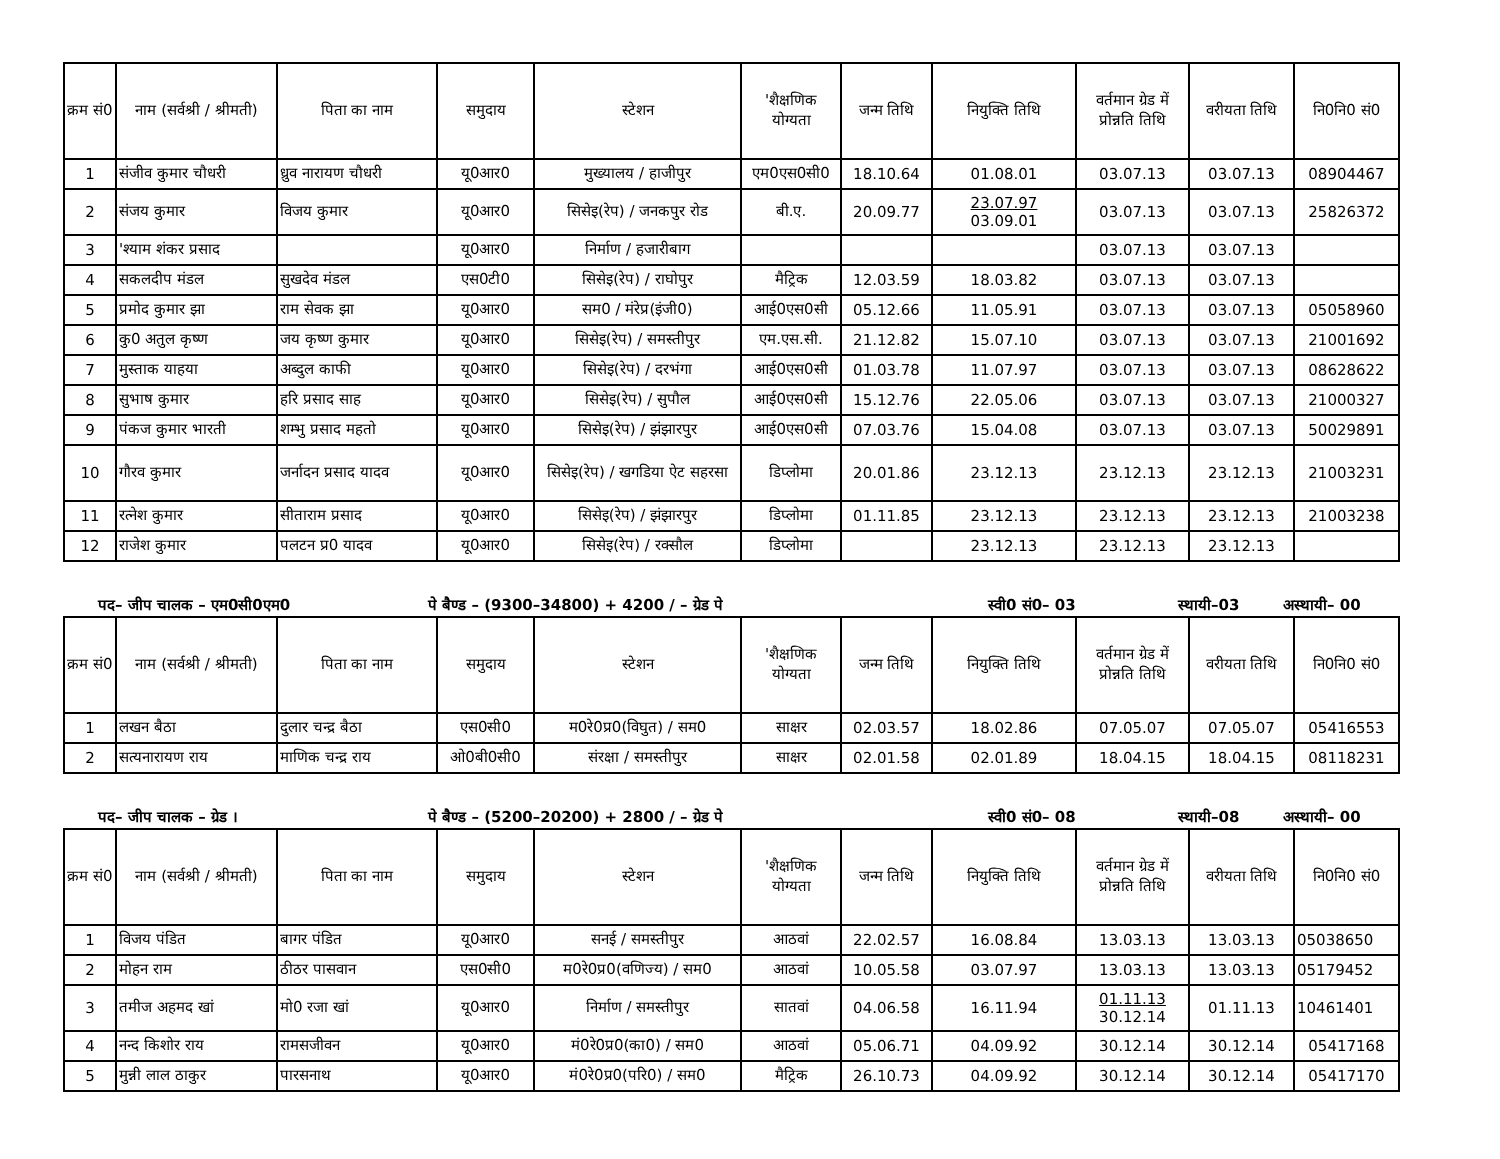| क्रम सं0 | नाम (सर्वश्री / श्रीमती) | पिता का नाम | समुदाय | स्टेशन | 'शैक्षणिक योग्यता | जन्म तिथि | नियुक्ति तिथि | वर्तमान ग्रेड में प्रोन्नति तिथि | वरीयता तिथि | नि0नि0 सं0 |
| --- | --- | --- | --- | --- | --- | --- | --- | --- | --- | --- |
| 1 | संजीव कुमार चौधरी | ध्रुव नारायण चौधरी | यू0आर0 | मुख्यालय / हाजीपुर | एम0एस0सी0 | 18.10.64 | 01.08.01 | 03.07.13 | 03.07.13 | 08904467 |
| 2 | संजय कुमार | विजय कुमार | यू0आर0 | सिसेइ(रेप) / जनकपुर रोड | बी.ए. | 20.09.77 | 23.07.97 03.09.01 | 03.07.13 | 03.07.13 | 25826372 |
| 3 | 'श्याम शंकर प्रसाद | | यू0आर0 | निर्माण / हजारीबाग | | | | 03.07.13 | 03.07.13 | |
| 4 | सकलदीप मंडल | सुखदेव मंडल | एस0टी0 | सिसेइ(रेप) / राघोपुर | मैट्रिक | 12.03.59 | 18.03.82 | 03.07.13 | 03.07.13 | |
| 5 | प्रमोद कुमार झा | राम सेवक झा | यू0आर0 | सम0 / मंरेप्र(इंजी0) | आई0एस0सी | 05.12.66 | 11.05.91 | 03.07.13 | 03.07.13 | 05058960 |
| 6 | कु0 अतुल कृष्ण | जय कृष्ण कुमार | यू0आर0 | सिसेइ(रेप) / समस्तीपुर | एम.एस.सी. | 21.12.82 | 15.07.10 | 03.07.13 | 03.07.13 | 21001692 |
| 7 | मुस्ताक याहया | अब्दुल काफी | यू0आर0 | सिसेइ(रेप) / दरभंगा | आई0एस0सी | 01.03.78 | 11.07.97 | 03.07.13 | 03.07.13 | 08628622 |
| 8 | सुभाष कुमार | हरि प्रसाद साह | यू0आर0 | सिसेइ(रेप) / सुपौल | आई0एस0सी | 15.12.76 | 22.05.06 | 03.07.13 | 03.07.13 | 21000327 |
| 9 | पंकज कुमार भारती | शम्भु प्रसाद महतो | यू0आर0 | सिसेइ(रेप) / झंझारपुर | आई0एस0सी | 07.03.76 | 15.04.08 | 03.07.13 | 03.07.13 | 50029891 |
| 10 | गौरव कुमार | जर्नादन प्रसाद यादव | यू0आर0 | सिसेइ(रेप) / खगडिया ऐट सहरसा | डिप्लोमा | 20.01.86 | 23.12.13 | 23.12.13 | 23.12.13 | 21003231 |
| 11 | रत्नेश कुमार | सीताराम प्रसाद | यू0आर0 | सिसेइ(रेप) / झंझारपुर | डिप्लोमा | 01.11.85 | 23.12.13 | 23.12.13 | 23.12.13 | 21003238 |
| 12 | राजेश कुमार | पलटन प्र0 यादव | यू0आर0 | सिसेइ(रेप) / रक्सौल | डिप्लोमा | | 23.12.13 | 23.12.13 | 23.12.13 | |
पद– जीप चालक – एम0सी0एम0 पे बैण्ड – (9300–34800) + 4200 / – ग्रेड पे स्वी0 सं0– 03 स्थायी–03 अस्थायी– 00
| क्रम सं0 | नाम (सर्वश्री / श्रीमती) | पिता का नाम | समुदाय | स्टेशन | 'शैक्षणिक योग्यता | जन्म तिथि | नियुक्ति तिथि | वर्तमान ग्रेड में प्रोन्नति तिथि | वरीयता तिथि | नि0नि0 सं0 |
| --- | --- | --- | --- | --- | --- | --- | --- | --- | --- | --- |
| 1 | लखन बैठा | दुलार चन्द्र बैठा | एस0सी0 | म0रे0प्र0(विघुत) / सम0 | साक्षर | 02.03.57 | 18.02.86 | 07.05.07 | 07.05.07 | 05416553 |
| 2 | सत्यनारायण राय | माणिक चन्द्र राय | ओ0बी0सी0 | संरक्षा / समस्तीपुर | साक्षर | 02.01.58 | 02.01.89 | 18.04.15 | 18.04.15 | 08118231 |
पद– जीप चालक – ग्रेड । पे बैण्ड – (5200–20200) + 2800 / – ग्रेड पे स्वी0 सं0– 08 स्थायी–08 अस्थायी– 00
| क्रम सं0 | नाम (सर्वश्री / श्रीमती) | पिता का नाम | समुदाय | स्टेशन | 'शैक्षणिक योग्यता | जन्म तिथि | नियुक्ति तिथि | वर्तमान ग्रेड में प्रोन्नति तिथि | वरीयता तिथि | नि0नि0 सं0 |
| --- | --- | --- | --- | --- | --- | --- | --- | --- | --- | --- |
| 1 | विजय पंडित | बागर पंडित | यू0आर0 | सनई / समस्तीपुर | आठवां | 22.02.57 | 16.08.84 | 13.03.13 | 13.03.13 | 05038650 |
| 2 | मोहन राम | ठीठर पासवान | एस0सी0 | म0रे0प्र0(वणिज्य) / सम0 | आठवां | 10.05.58 | 03.07.97 | 13.03.13 | 13.03.13 | 05179452 |
| 3 | तमीज अहमद खां | मो0 रजा खां | यू0आर0 | निर्माण / समस्तीपुर | सातवां | 04.06.58 | 16.11.94 | 01.11.13 30.12.14 | 01.11.13 | 10461401 |
| 4 | नन्द किशोर राय | रामसजीवन | यू0आर0 | मं0रे0प्र0(का0) / सम0 | आठवां | 05.06.71 | 04.09.92 | 30.12.14 | 30.12.14 | 05417168 |
| 5 | मुन्नी लाल ठाकुर | पारसनाथ | यू0आर0 | मं0रे0प्र0(परि0) / सम0 | मैट्रिक | 26.10.73 | 04.09.92 | 30.12.14 | 30.12.14 | 05417170 |